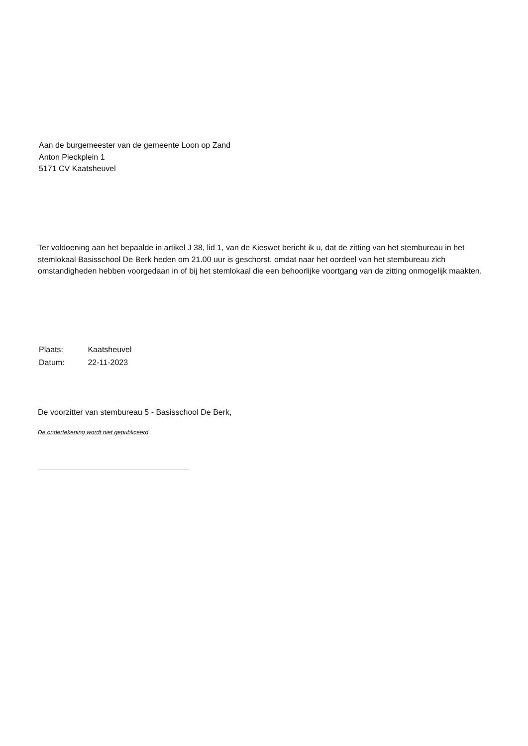Aan de burgemeester van de gemeente Loon op Zand
Anton Pieckplein 1
5171 CV Kaatsheuvel
Ter voldoening aan het bepaalde in artikel J 38, lid 1, van de Kieswet bericht ik u, dat de zitting van het stembureau in het stemlokaal Basisschool De Berk heden om 21.00 uur is geschorst, omdat naar het oordeel van het stembureau zich omstandigheden hebben voorgedaan in of bij het stemlokaal die een behoorlijke voortgang van de zitting onmogelijk maakten.
Plaats: Kaatsheuvel
Datum: 22-11-2023
De voorzitter van stembureau 5 - Basisschool De Berk,
De ondertekening wordt niet gepubliceerd